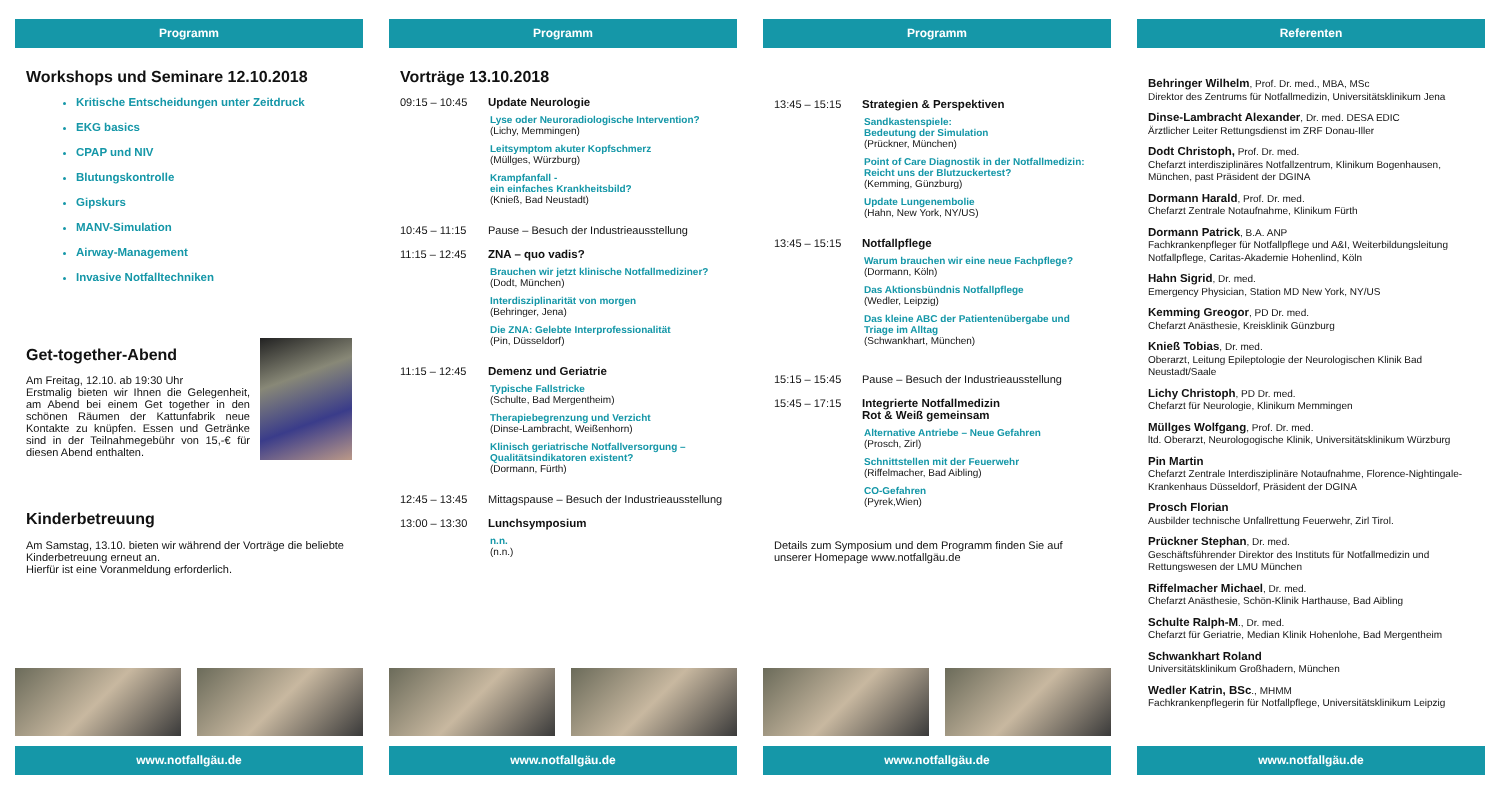Programm
Workshops und Seminare 12.10.2018
Kritische Entscheidungen unter Zeitdruck
EKG basics
CPAP und NIV
Blutungskontrolle
Gipskurs
MANV-Simulation
Airway-Management
Invasive Notfalltechniken
Get-together-Abend
Am Freitag, 12.10. ab 19:30 Uhr
Erstmalig bieten wir Ihnen die Gelegenheit, am Abend bei einem Get together in den schönen Räumen der Kattunfabrik neue Kontakte zu knüpfen. Essen und Getränke sind in der Teilnahmegebühr von 15,-€ für diesen Abend enthalten.
Kinderbetreuung
Am Samstag, 13.10. bieten wir während der Vorträge die beliebte Kinderbetreuung erneut an.
Hierfür ist eine Voranmeldung erforderlich.
www.notfallgäu.de
Programm
Vorträge 13.10.2018
09:15 – 10:45 Update Neurologie
Lyse oder Neuroradiologische Intervention?
(Lichy, Memmingen)
Leitsymptom akuter Kopfschmerz
(Müllges, Würzburg)
Krampfanfall -
ein einfaches Krankheitsbild?
(Knieß, Bad Neustadt)
10:45 – 11:15 Pause – Besuch der Industrieausstellung
11:15 – 12:45 ZNA – quo vadis?
Brauchen wir jetzt klinische Notfallmediziner?
(Dodt, München)
Interdisziplinarität von morgen
(Behringer, Jena)
Die ZNA: Gelebte Interprofessionalität
(Pin, Düsseldorf)
11:15 – 12:45 Demenz und Geriatrie
Typische Fallstricke
(Schulte, Bad Mergentheim)
Therapiebegrenzung und Verzicht
(Dinse-Lambracht, Weißenhorn)
Klinisch geriatrische Notfallversorgung – Qualitätsindikatoren existent?
(Dormann, Fürth)
12:45 – 13:45 Mittagspause – Besuch der Industrieausstellung
13:00 – 13:30 Lunchsymposium
n.n.
(n.n.)
www.notfallgäu.de
Programm
13:45 – 15:15 Strategien & Perspektiven
Sandkastenspiele:
Bedeutung der Simulation
(Prückner, München)
Point of Care Diagnostik in der Notfallmedizin:
Reicht uns der Blutzuckertest?
(Kemming, Günzburg)
Update Lungenembolie
(Hahn, New York, NY/US)
13:45 – 15:15 Notfallpflege
Warum brauchen wir eine neue Fachpflege?
(Dormann, Köln)
Das Aktionsbündnis Notfallpflege
(Wedler, Leipzig)
Das kleine ABC der Patientenübergabe und Triage im Alltag
(Schwankhart, München)
15:15 – 15:45 Pause – Besuch der Industrieausstellung
15:45 – 17:15 Integrierte Notfallmedizin
Rot & Weiß gemeinsam
Alternative Antriebe – Neue Gefahren
(Prosch, Zirl)
Schnittstellen mit der Feuerwehr
(Riffelmacher, Bad Aibling)
CO-Gefahren
(Pyrek,Wien)
Details zum Symposium und dem Programm finden Sie auf unserer Homepage www.notfallgäu.de
www.notfallgäu.de
Referenten
Behringer Wilhelm, Prof. Dr. med., MBA, MSc
Direktor des Zentrums für Notfallmedizin, Universitätsklinikum Jena
Dinse-Lambracht Alexander, Dr. med. DESA EDIC
Ärztlicher Leiter Rettungsdienst im ZRF Donau-Iller
Dodt Christoph, Prof. Dr. med.
Chefarzt interdisziplinäres Notfallzentrum, Klinikum Bogenhausen, München, past Präsident der DGINA
Dormann Harald, Prof. Dr. med.
Chefarzt Zentrale Notaufnahme, Klinikum Fürth
Dormann Patrick, B.A. ANP
Fachkrankenpfleger für Notfallpflege und A&I, Weiterbildungsleitung Notfallpflege, Caritas-Akademie Hohenlind, Köln
Hahn Sigrid, Dr. med.
Emergency Physician, Station MD New York, NY/US
Kemming Greogor, PD Dr. med.
Chefarzt Anästhesie, Kreisklinik Günzburg
Knieß Tobias, Dr. med.
Oberarzt, Leitung Epileptologie der Neurologischen Klinik Bad Neustadt/Saale
Lichy Christoph, PD Dr. med.
Chefarzt für Neurologie, Klinikum Memmingen
Müllges Wolfgang, Prof. Dr. med.
ltd. Oberarzt, Neurologogische Klinik, Universitätsklinikum Würzburg
Pin Martin
Chefarzt Zentrale Interdisziplinäre Notaufnahme, Florence-Nightingale-Krankenhaus Düsseldorf, Präsident der DGINA
Prosch Florian
Ausbilder technische Unfallrettung Feuerwehr, Zirl Tirol.
Prückner Stephan, Dr. med.
Geschäftsführender Direktor des Instituts für Notfallmedizin und Rettungswesen der LMU München
Riffelmacher Michael, Dr. med.
Chefarzt Anästhesie, Schön-Klinik Harthause, Bad Aibling
Schulte Ralph-M., Dr. med.
Chefarzt für Geriatrie, Median Klinik Hohenlohe, Bad Mergentheim
Schwankhart Roland
Universitätsklinikum Großhadern, München
Wedler Katrin, BSc., MHMM
Fachkrankenpflegerin für Notfallpflege, Universitätsklinikum Leipzig
www.notfallgäu.de